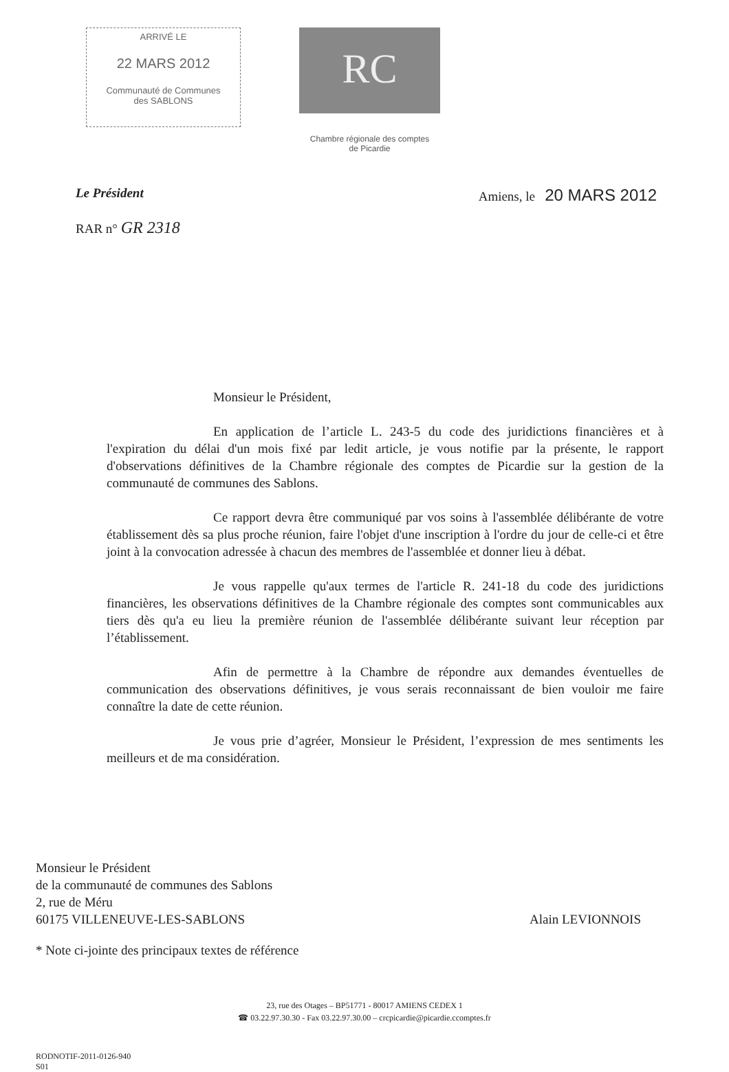ARRIVÉ LE
22 MARS 2012
Communauté de Communes
des SABLONS
RC
Chambre régionale des comptes
de Picardie
Le Président Amiens, le 20 MARS 2012
RAR n° GR 2318
Monsieur le Président,
En application de l’article L. 243-5 du code des juridictions financières et à l'expiration du délai d'un mois fixé par ledit article, je vous notifie par la présente, le rapport d'observations définitives de la Chambre régionale des comptes de Picardie sur la gestion de la communauté de communes des Sablons.
Ce rapport devra être communiqué par vos soins à l'assemblée délibérante de votre établissement dès sa plus proche réunion, faire l'objet d'une inscription à l'ordre du jour de celle-ci et être joint à la convocation adressée à chacun des membres de l'assemblée et donner lieu à débat.
Je vous rappelle qu'aux termes de l'article R. 241-18 du code des juridictions financières, les observations définitives de la Chambre régionale des comptes sont communicables aux tiers dès qu'a eu lieu la première réunion de l'assemblée délibérante suivant leur réception par l’établissement.
Afin de permettre à la Chambre de répondre aux demandes éventuelles de communication des observations définitives, je vous serais reconnaissant de bien vouloir me faire connaître la date de cette réunion.
Je vous prie d’agréer, Monsieur le Président, l’expression de mes sentiments les meilleurs et de ma considération.
Monsieur le Président
de la communauté de communes des Sablons
2, rue de Méru
60175 VILLENEUVE-LES-SABLONS
Alain LEVIONNOIS
* Note ci-jointe des principaux textes de référence
23, rue des Otages – BP51771 - 80017 AMIENS CEDEX 1
☎ 03.22.97.30.30 - Fax 03.22.97.30.00 – crcpicardie@picardie.ccomptes.fr
RODNOTIF-2011-0126-940
S01